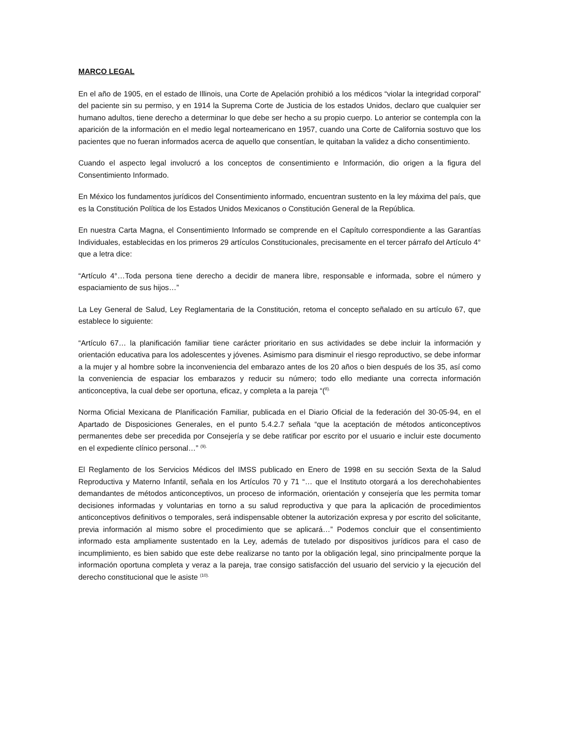MARCO LEGAL
En el año de 1905, en el estado de Illinois, una Corte de Apelación prohibió a los médicos “violar la integridad corporal” del paciente sin su permiso, y en 1914 la Suprema Corte de Justicia de los estados Unidos, declaro que cualquier ser humano adultos, tiene derecho a determinar lo que debe ser hecho a su propio cuerpo. Lo anterior se contempla con la aparición de la información en el medio legal norteamericano en 1957, cuando una Corte de California sostuvo que los pacientes que no fueran informados acerca de aquello que consentían, le quitaban la validez a dicho consentimiento.
Cuando el aspecto legal involucró a los conceptos de consentimiento e Información, dio origen a la figura del Consentimiento Informado.
En México los fundamentos jurídicos del Consentimiento informado, encuentran sustento en la ley máxima del país, que es la Constitución Política de los Estados Unidos Mexicanos o Constitución General de la República.
En nuestra Carta Magna, el Consentimiento Informado se comprende en el Capítulo correspondiente a las Garantías Individuales, establecidas en los primeros 29 artículos Constitucionales, precisamente en el tercer párrafo del Artículo 4° que a letra dice:
“Artículo 4°…Toda persona tiene derecho a decidir de manera libre, responsable e informada, sobre el número y espaciamiento de sus hijos…”
La Ley General de Salud, Ley Reglamentaria de la Constitución, retoma el concepto señalado en su artículo 67, que establece lo siguiente:
“Artículo 67… la planificación familiar tiene carácter prioritario en sus actividades se debe incluir la información y orientación educativa para los adolescentes y jóvenes. Asimismo para disminuir el riesgo reproductivo, se debe informar a la mujer y al hombre sobre la inconveniencia del embarazo antes de los 20 años o bien después de los 35, así como la conveniencia de espaciar los embarazos y reducir su número; todo ello mediante una correcta información anticonceptiva, la cual debe ser oportuna, eficaz, y completa a la pareja “(<sup>8).</sup>
Norma Oficial Mexicana de Planificación Familiar, publicada en el Diario Oficial de la federación del 30-05-94, en el Apartado de Disposiciones Generales, en el punto 5.4.2.7 señala “que la aceptación de métodos anticonceptivos permanentes debe ser precedida por Consejería y se debe ratificar por escrito por el usuario e incluir este documento en el expediente clínico personal…” <sup>(9).</sup>
El Reglamento de los Servicios Médicos del IMSS publicado en Enero de 1998 en su sección Sexta de la Salud Reproductiva y Materno Infantil, señala en los Artículos 70 y 71 “… que el Instituto otorgará a los derechohabientes demandantes de métodos anticonceptivos, un proceso de información, orientación y consejería que les permita tomar decisiones informadas y voluntarias en torno a su salud reproductiva y que para la aplicación de procedimientos anticonceptivos definitivos o temporales, será indispensable obtener la autorización expresa y por escrito del solicitante, previa información al mismo sobre el procedimiento que se aplicará…” Podemos concluir que el consentimiento informado esta ampliamente sustentado en la Ley, además de tutelado por dispositivos jurídicos para el caso de incumplimiento, es bien sabido que este debe realizarse no tanto por la obligación legal, sino principalmente porque la información oportuna completa y veraz a la pareja, trae consigo satisfacción del usuario del servicio y la ejecución del derecho constitucional que le asiste <sup>(10).</sup>